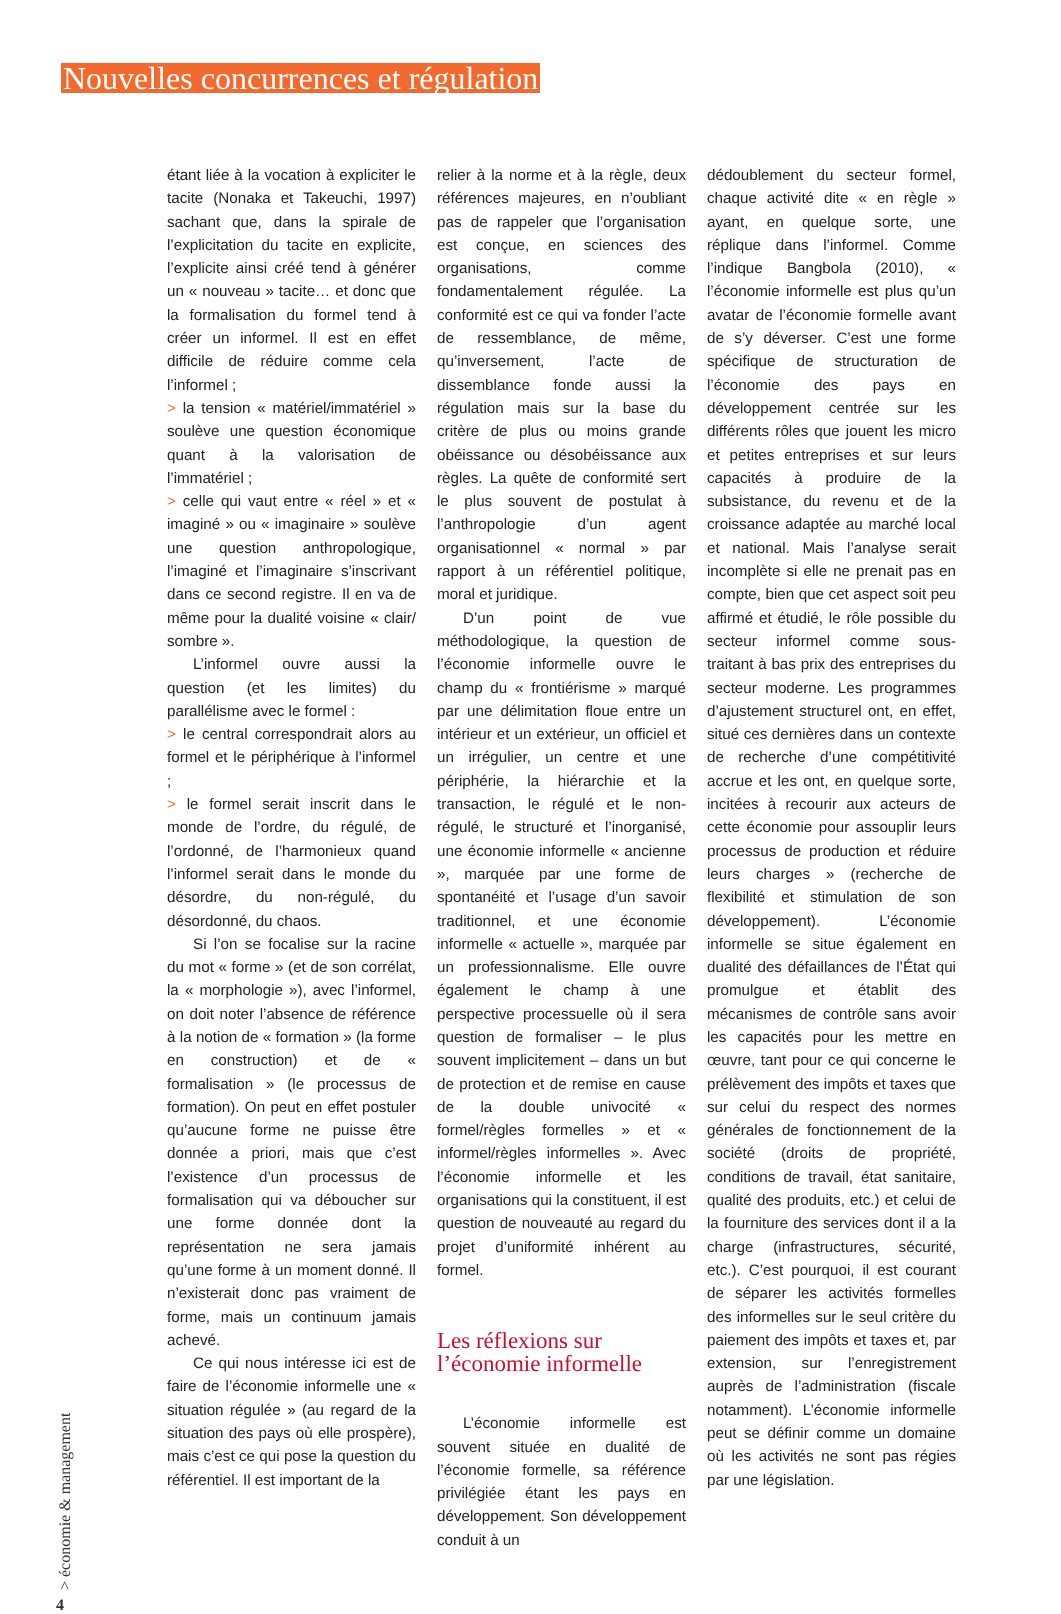Nouvelles concurrences et régulation
étant liée à la vocation à expliciter le tacite (Nonaka et Takeuchi, 1997) sachant que, dans la spirale de l’explicitation du tacite en explicite, l’explicite ainsi créé tend à générer un « nouveau » tacite… et donc que la formalisation du formel tend à créer un informel. Il est en effet difficile de réduire comme cela l’informel ;
> la tension « matériel/immatériel » soulève une question économique quant à la valorisation de l’immatériel ;
> celle qui vaut entre « réel » et « imaginé » ou « imaginaire » soulève une question anthropologique, l’imaginé et l’imaginaire s’inscrivant dans ce second registre. Il en va de même pour la dualité voisine « clair/ sombre ».
L’informel ouvre aussi la question (et les limites) du parallélisme avec le formel :
> le central correspondrait alors au formel et le périphérique à l’informel ;
> le formel serait inscrit dans le monde de l’ordre, du régulé, de l’ordonné, de l’harmonieux quand l’informel serait dans le monde du désordre, du non-régulé, du désordonné, du chaos.
Si l’on se focalise sur la racine du mot « forme » (et de son corrélat, la « morphologie »), avec l’informel, on doit noter l’absence de référence à la notion de « formation » (la forme en construction) et de « formalisation » (le processus de formation). On peut en effet postuler qu’aucune forme ne puisse être donnée a priori, mais que c’est l’existence d’un processus de formalisation qui va déboucher sur une forme donnée dont la représentation ne sera jamais qu’une forme à un moment donné. Il n’existerait donc pas vraiment de forme, mais un continuum jamais achevé.
Ce qui nous intéresse ici est de faire de l’économie informelle une « situation régulée » (au regard de la situation des pays où elle prospère), mais c’est ce qui pose la question du référentiel. Il est important de la
relier à la norme et à la règle, deux références majeures, en n’oubliant pas de rappeler que l’organisation est conçue, en sciences des organisations, comme fondamentalement régulée. La conformité est ce qui va fonder l’acte de ressemblance, de même, qu’inversement, l’acte de dissemblance fonde aussi la régulation mais sur la base du critère de plus ou moins grande obéissance ou désobéissance aux règles. La quête de conformité sert le plus souvent de postulat à l’anthropologie d’un agent organisationnel « normal » par rapport à un référentiel politique, moral et juridique.
D’un point de vue méthodologique, la question de l’économie informelle ouvre le champ du « frontiérisme » marqué par une délimitation floue entre un intérieur et un extérieur, un officiel et un irrégulier, un centre et une périphérie, la hiérarchie et la transaction, le régulé et le non-régulé, le structuré et l’inorganisé, une économie informelle « ancienne », marquée par une forme de spontanéité et l’usage d’un savoir traditionnel, et une économie informelle « actuelle », marquée par un professionnalisme. Elle ouvre également le champ à une perspective processuelle où il sera question de formaliser – le plus souvent implicitement – dans un but de protection et de remise en cause de la double univocité « formel/règles formelles » et « informel/règles informelles ». Avec l’économie informelle et les organisations qui la constituent, il est question de nouveauté au regard du projet d’uniformité inhérent au formel.
Les réflexions sur l’économie informelle
L’économie informelle est souvent située en dualité de l’économie formelle, sa référence privilégiée étant les pays en développement. Son développement conduit à un
dédoublement du secteur formel, chaque activité dite « en règle » ayant, en quelque sorte, une réplique dans l’informel. Comme l’indique Bangbola (2010), « l’économie informelle est plus qu’un avatar de l’économie formelle avant de s’y déverser. C’est une forme spécifique de structuration de l’économie des pays en développement centrée sur les différents rôles que jouent les micro et petites entreprises et sur leurs capacités à produire de la subsistance, du revenu et de la croissance adaptée au marché local et national. Mais l’analyse serait incomplète si elle ne prenait pas en compte, bien que cet aspect soit peu affirmé et étudié, le rôle possible du secteur informel comme sous-traitant à bas prix des entreprises du secteur moderne. Les programmes d’ajustement structurel ont, en effet, situé ces dernières dans un contexte de recherche d’une compétitivité accrue et les ont, en quelque sorte, incitées à recourir aux acteurs de cette économie pour assouplir leurs processus de production et réduire leurs charges » (recherche de flexibilité et stimulation de son développement). L’économie informelle se situe également en dualité des défaillances de l’État qui promulgue et établit des mécanismes de contrôle sans avoir les capacités pour les mettre en œuvre, tant pour ce qui concerne le prélèvement des impôts et taxes que sur celui du respect des normes générales de fonctionnement de la société (droits de propriété, conditions de travail, état sanitaire, qualité des produits, etc.) et celui de la fourniture des services dont il a la charge (infrastructures, sécurité, etc.). C’est pourquoi, il est courant de séparer les activités formelles des informelles sur le seul critère du paiement des impôts et taxes et, par extension, sur l’enregistrement auprès de l’administration (fiscale notamment). L’économie informelle peut se définir comme un domaine où les activités ne sont pas régies par une législation.
> économie & management
4